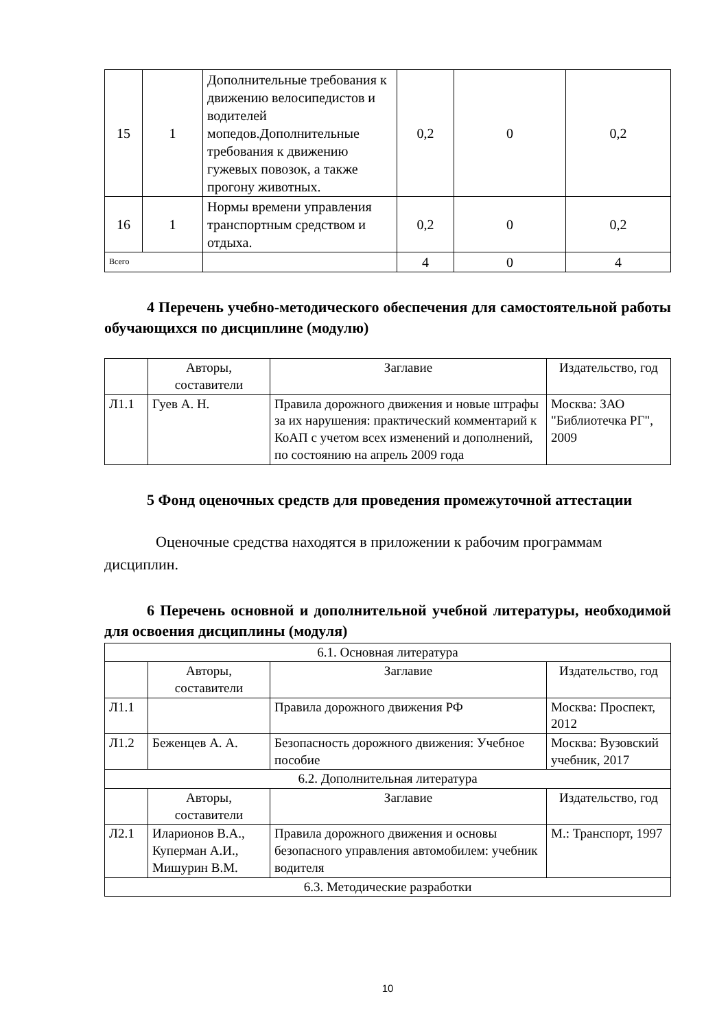| 15 | 1 | Дополнительные требования к движению велосипедистов и водителей мопедов.Дополнительные требования к движению гужевых повозок, а также прогону животных. | 0,2 | 0 | 0,2 |
| 16 | 1 | Нормы времени управления транспортным средством и отдыха. | 0,2 | 0 | 0,2 |
| Всего | | | 4 | 0 | 4 |
4 Перечень учебно-методического обеспечения для самостоятельной работы обучающихся по дисциплине (модулю)
| | Авторы, составители | Заглавие | Издательство, год |
| --- | --- | --- | --- |
| Л1.1 | Гуев А. Н. | Правила дорожного движения и новые штрафы за их нарушения: практический комментарий к КоАП с учетом всех изменений и дополнений, по состоянию на апрель 2009 года | Москва: ЗАО "Библиотечка РГ", 2009 |
5 Фонд оценочных средств для проведения промежуточной аттестации
Оценочные средства находятся в приложении к рабочим программам дисциплин.
6 Перечень основной и дополнительной учебной литературы, необходимой для освоения дисциплины (модуля)
| 6.1. Основная литература | | | |
| | Авторы, составители | Заглавие | Издательство, год |
| Л1.1 | | Правила дорожного движения РФ | Москва: Проспект, 2012 |
| Л1.2 | Беженцев А. А. | Безопасность дорожного движения: Учебное пособие | Москва: Вузовский учебник, 2017 |
| 6.2. Дополнительная литература | | | |
| | Авторы, составители | Заглавие | Издательство, год |
| Л2.1 | Иларионов В.А., Куперман А.И., Мишурин В.М. | Правила дорожного движения и основы безопасного управления автомобилем: учебник водителя | М.: Транспорт, 1997 |
| 6.3. Методические разработки | | | |
10